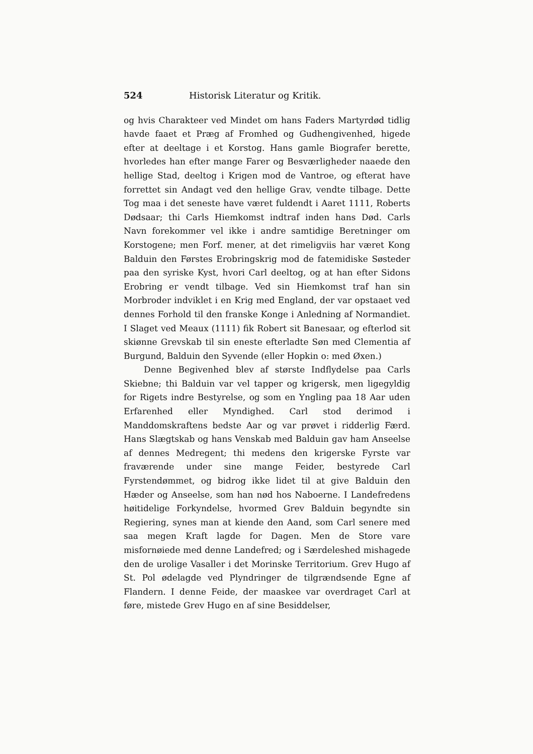524 Historisk Literatur og Kritik.
og hvis Charakteer ved Mindet om hans Faders Martyrdød tidlig havde faaet et Præg af Fromhed og Gudhengivenhed, higede efter at deeltage i et Korstog. Hans gamle Biografer berette, hvorledes han efter mange Farer og Besværligheder naaede den hellige Stad, deeltog i Krigen mod de Vantroe, og efterat have forrettet sin Andagt ved den hellige Grav, vendte tilbage. Dette Tog maa i det seneste have været fuldendt i Aaret 1111, Roberts Dødsaar; thi Carls Hiemkomst indtraf inden hans Død. Carls Navn forekommer vel ikke i andre samtidige Beretninger om Korstogene; men Forf. mener, at det rimeligviis har været Kong Balduin den Førstes Erobringskrig mod de fatemidiske Søsteder paa den syriske Kyst, hvori Carl deeltog, og at han efter Sidons Erobring er vendt tilbage. Ved sin Hiemkomst traf han sin Morbroder indviklet i en Krig med England, der var opstaaet ved dennes Forhold til den franske Konge i Anledning af Normandiet. I Slaget ved Meaux (1111) fik Robert sit Banesaar, og efterlod sit skiønne Grevskab til sin eneste efterladte Søn med Clementia af Burgund, Balduin den Syvende (eller Hopkin o: med Øxen.)
Denne Begivenhed blev af største Indflydelse paa Carls Skiebne; thi Balduin var vel tapper og krigersk, men ligegyldig for Rigets indre Bestyrelse, og som en Yngling paa 18 Aar uden Erfarenhed eller Myndighed. Carl stod derimod i Manddomskraftens bedste Aar og var prøvet i ridderlig Færd. Hans Slægtskab og hans Venskab med Balduin gav ham Anseelse af dennes Medregent; thi medens den krigerske Fyrste var fraværende under sine mange Feider, bestyrede Carl Fyrstendømmet, og bidrog ikke lidet til at give Balduin den Hæder og Anseelse, som han nød hos Naboerne. I Landefredens høitidelige Forkyndelse, hvormed Grev Balduin begyndte sin Regiering, synes man at kiende den Aand, som Carl senere med saa megen Kraft lagde for Dagen. Men de Store vare misfornøiede med denne Landefred; og i Særdeleshed mishagede den de urolige Vasaller i det Morinske Territorium. Grev Hugo af St. Pol ødelagde ved Plyndringer de tilgrændsende Egne af Flandern. I denne Feide, der maaskee var overdraget Carl at føre, mistede Grev Hugo en af sine Besiddelser,